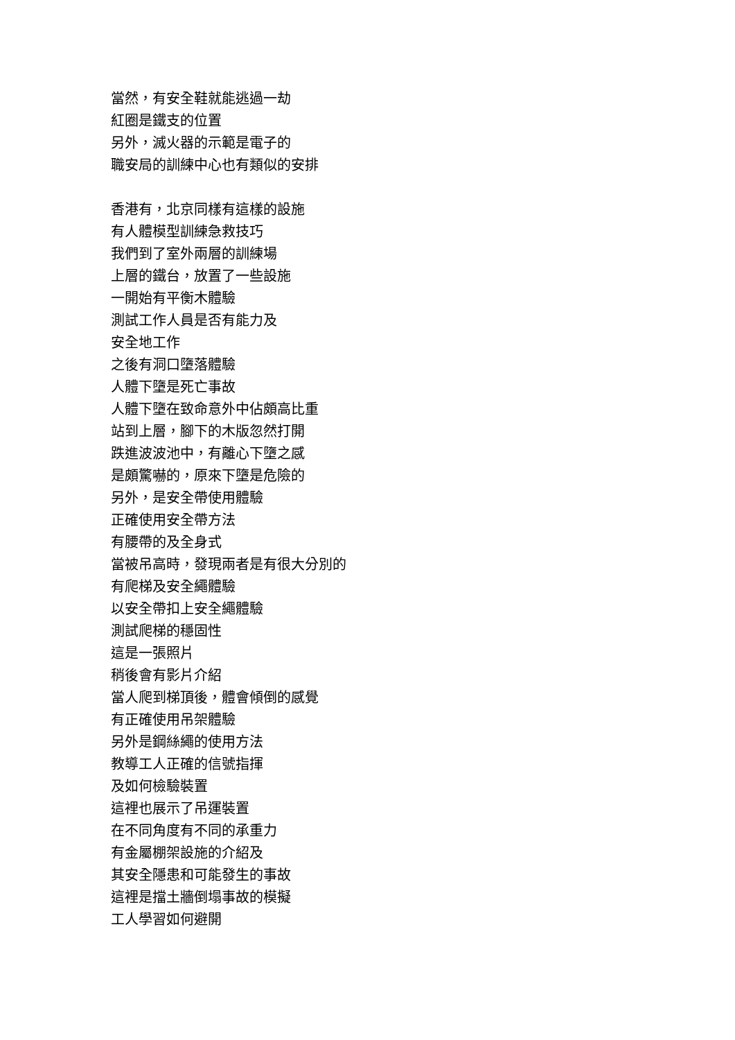當然，有安全鞋就能逃過一劫
紅圈是鐵支的位置
另外，滅火器的示範是電子的
職安局的訓練中心也有類似的安排
香港有，北京同樣有這樣的設施
有人體模型訓練急救技巧
我們到了室外兩層的訓練場
上層的鐵台，放置了一些設施
一開始有平衡木體驗
測試工作人員是否有能力及
安全地工作
之後有洞口墮落體驗
人體下墮是死亡事故
人體下墮在致命意外中佔頗高比重
站到上層，腳下的木版忽然打開
跌進波波池中，有離心下墮之感
是頗驚嚇的，原來下墮是危險的
另外，是安全帶使用體驗
正確使用安全帶方法
有腰帶的及全身式
當被吊高時，發現兩者是有很大分別的
有爬梯及安全繩體驗
以安全帶扣上安全繩體驗
測試爬梯的穩固性
這是一張照片
稍後會有影片介紹
當人爬到梯頂後，體會傾倒的感覺
有正確使用吊架體驗
另外是鋼絲繩的使用方法
教導工人正確的信號指揮
及如何檢驗裝置
這裡也展示了吊運裝置
在不同角度有不同的承重力
有金屬棚架設施的介紹及
其安全隱患和可能發生的事故
這裡是擋土牆倒塌事故的模擬
工人學習如何避開